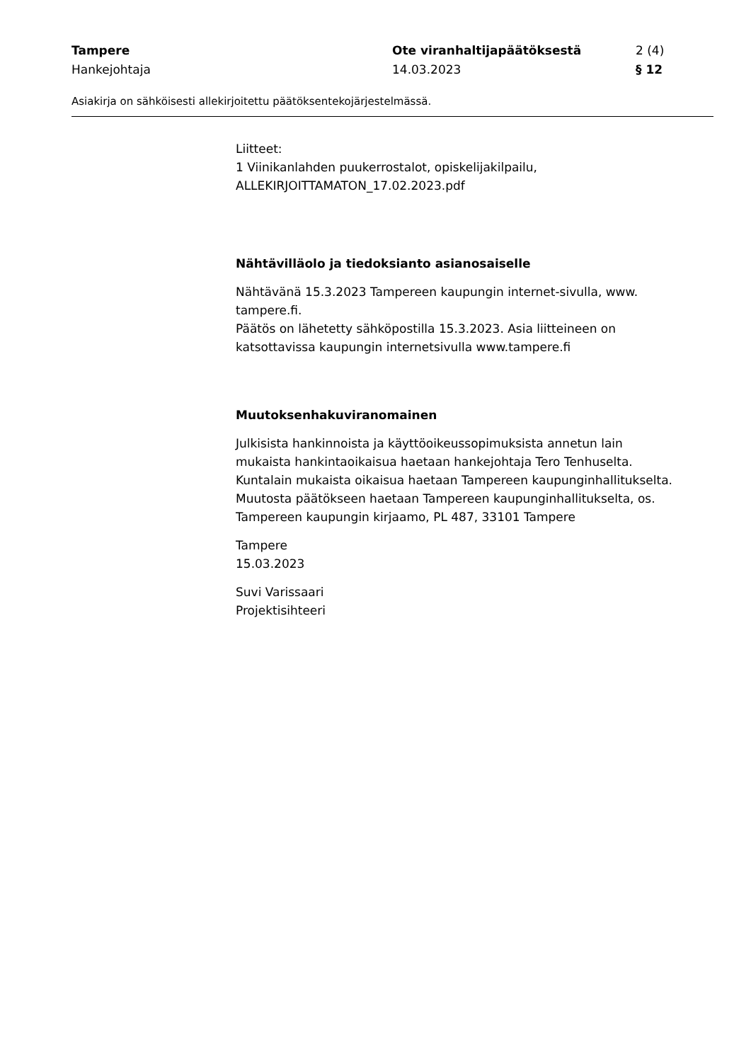Tampere
Hankejohtaja
Ote viranhaltijapäätöksestä
14.03.2023
2 (4)
§ 12
Asiakirja on sähköisesti allekirjoitettu päätöksentekojärjestelmässä.
Liitteet:
1 Viinikanlahden puukerrostalot, opiskelijakilpailu,
ALLEKIRJOITTAMATON_17.02.2023.pdf
Nähtävilläolo ja tiedoksianto asianosaiselle
Nähtävänä 15.3.2023 Tampereen kaupungin internet-sivulla, www.
tampere.fi.
Päätös on lähetetty sähköpostilla 15.3.2023. Asia liitteineen on
katsottavissa kaupungin internetsivulla www.tampere.fi
Muutoksenhakuviranomainen
Julkisista hankinnoista ja käyttöoikeussopimuksista annetun lain
mukaista hankintaoikaisua haetaan hankejohtaja Tero Tenhuselta.
Kuntalain mukaista oikaisua haetaan Tampereen kaupunginhallitukselta.
Muutosta päätökseen haetaan Tampereen kaupunginhallitukselta, os.
Tampereen kaupungin kirjaamo, PL 487, 33101 Tampere
Tampere
15.03.2023
Suvi Varissaari
Projektisihteeri